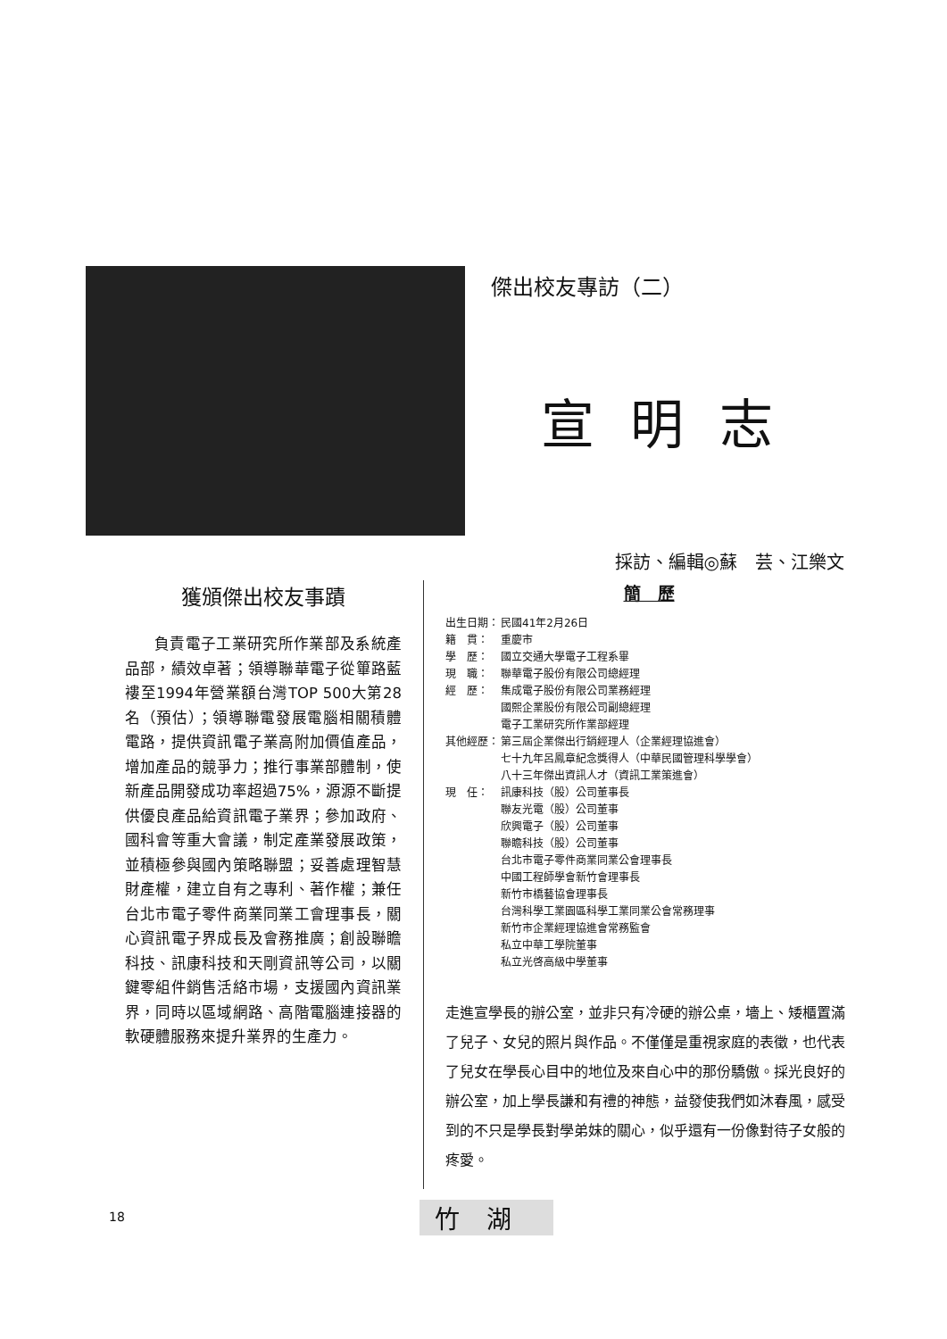傑出校友專訪（二）
宣明志
採訪、編輯◎蘇　芸、江樂文
獲頒傑出校友事蹟
負責電子工業研究所作業部及系統產品部，績效卓著；領導聯華電子從篳路藍褸至1994年營業額台灣TOP 500大第28名（預估）；領導聯電發展電腦相關積體電路，提供資訊電子業高附加價值產品，增加產品的競爭力；推行事業部體制，使新產品開發成功率超過75%，源源不斷提供優良產品給資訊電子業界；參加政府、國科會等重大會議，制定產業發展政策，並積極參與國內策略聯盟；妥善處理智慧財產權，建立自有之專利、著作權；兼任台北市電子零件商業同業工會理事長，關心資訊電子界成長及會務推廣；創設聯瞻科技、訊康科技和天剛資訊等公司，以關鍵零組件銷售活絡市場，支援國內資訊業界，同時以區域網路、高階電腦連接器的軟硬體服務來提升業界的生產力。
簡　歷
出生日期： 民國41年2月26日
籍　貫： 重慶市
學　歷： 國立交通大學電子工程系畢
現　職： 聯華電子股份有限公司總經理
經　歷： 集成電子股份有限公司業務經理
國熙企業股份有限公司副總經理
電子工業研究所作業部經理
其他經歷： 第三屆企業傑出行銷經理人（企業經理協進會）
七十九年呂鳳章紀念獎得人（中華民國管理科學學會）
八十三年傑出資訊人才（資訊工業策進會）
現　任： 訊康科技（股）公司董事長
聯友光電（股）公司董事
欣興電子（股）公司董事
聯瞻科技（股）公司董事
台北市電子零件商業同業公會理事長
中國工程師學會新竹會理事長
新竹市橋藝協會理事長
台灣科學工業園區科學工業同業公會常務理事
新竹市企業經理協進會常務監會
私立中華工學院董事
私立光啓高級中學董事
走進宣學長的辦公室，並非只有冷硬的辦公桌，墻上、矮櫃置滿了兒子、女兒的照片與作品。不僅僅是重視家庭的表徵，也代表了兒女在學長心目中的地位及來自心中的那份驕傲。採光良好的辦公室，加上學長謙和有禮的神態，益發使我們如沐春風，感受到的不只是學長對學弟妹的關心，似乎還有一份像對待子女般的疼愛。
18 竹湖